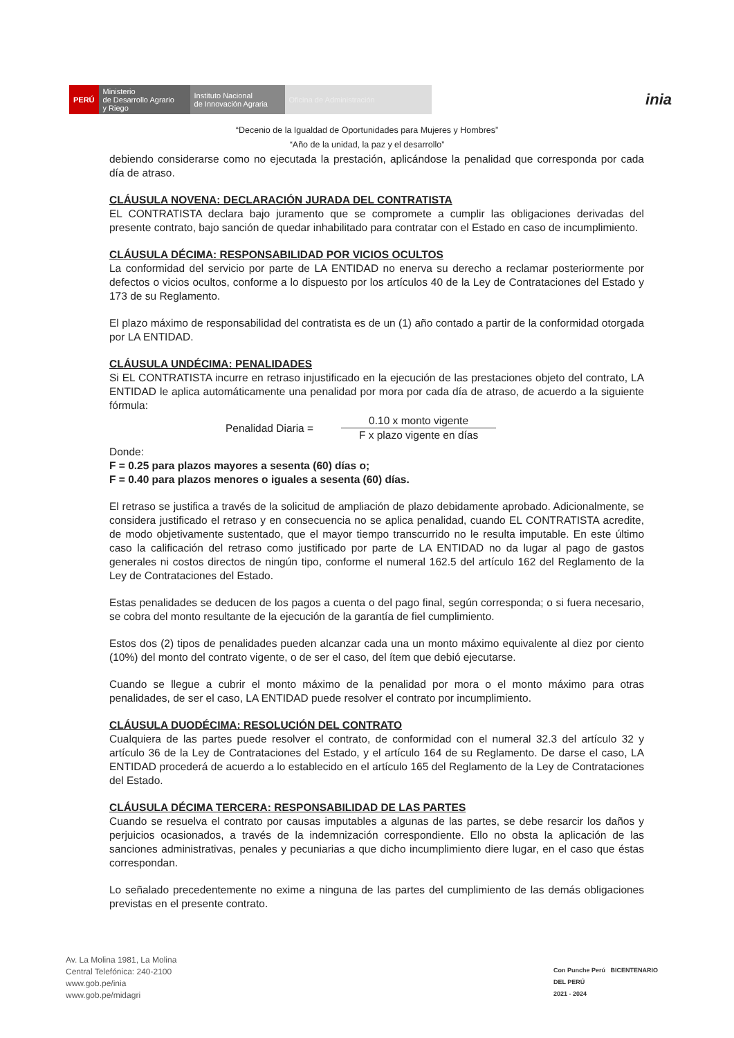PERÚ
Ministerio
de Desarrollo Agrario
y Riego
Instituto Nacional
de Innovación Agraria
Oficina de Administración
inia
“Decenio de la Igualdad de Oportunidades para Mujeres y Hombres”
“Año de la unidad, la paz y el desarrollo”
debiendo considerarse como no ejecutada la prestación, aplicándose la penalidad que corresponda por cada día de atraso.
CLÁUSULA NOVENA: DECLARACIÓN JURADA DEL CONTRATISTA
EL CONTRATISTA declara bajo juramento que se compromete a cumplir las obligaciones derivadas del presente contrato, bajo sanción de quedar inhabilitado para contratar con el Estado en caso de incumplimiento.
CLÁUSULA DÉCIMA: RESPONSABILIDAD POR VICIOS OCULTOS
La conformidad del servicio por parte de LA ENTIDAD no enerva su derecho a reclamar posteriormente por defectos o vicios ocultos, conforme a lo dispuesto por los artículos 40 de la Ley de Contrataciones del Estado y 173 de su Reglamento.
El plazo máximo de responsabilidad del contratista es de un (1) año contado a partir de la conformidad otorgada por LA ENTIDAD.
CLÁUSULA UNDÉCIMA: PENALIDADES
Si EL CONTRATISTA incurre en retraso injustificado en la ejecución de las prestaciones objeto del contrato, LA ENTIDAD le aplica automáticamente una penalidad por mora por cada día de atraso, de acuerdo a la siguiente fórmula:
Penalidad Diaria =
0.10 x monto vigente
F x plazo vigente en días
Donde:
F = 0.25 para plazos mayores a sesenta (60) días o;
F = 0.40 para plazos menores o iguales a sesenta (60) días.
El retraso se justifica a través de la solicitud de ampliación de plazo debidamente aprobado. Adicionalmente, se considera justificado el retraso y en consecuencia no se aplica penalidad, cuando EL CONTRATISTA acredite, de modo objetivamente sustentado, que el mayor tiempo transcurrido no le resulta imputable. En este último caso la calificación del retraso como justificado por parte de LA ENTIDAD no da lugar al pago de gastos generales ni costos directos de ningún tipo, conforme el numeral 162.5 del artículo 162 del Reglamento de la Ley de Contrataciones del Estado.
Estas penalidades se deducen de los pagos a cuenta o del pago final, según corresponda; o si fuera necesario, se cobra del monto resultante de la ejecución de la garantía de fiel cumplimiento.
Estos dos (2) tipos de penalidades pueden alcanzar cada una un monto máximo equivalente al diez por ciento (10%) del monto del contrato vigente, o de ser el caso, del ítem que debió ejecutarse.
Cuando se llegue a cubrir el monto máximo de la penalidad por mora o el monto máximo para otras penalidades, de ser el caso, LA ENTIDAD puede resolver el contrato por incumplimiento.
CLÁUSULA DUODÉCIMA: RESOLUCIÓN DEL CONTRATO
Cualquiera de las partes puede resolver el contrato, de conformidad con el numeral 32.3 del artículo 32 y artículo 36 de la Ley de Contrataciones del Estado, y el artículo 164 de su Reglamento. De darse el caso, LA ENTIDAD procederá de acuerdo a lo establecido en el artículo 165 del Reglamento de la Ley de Contrataciones del Estado.
CLÁUSULA DÉCIMA TERCERA: RESPONSABILIDAD DE LAS PARTES
Cuando se resuelva el contrato por causas imputables a algunas de las partes, se debe resarcir los daños y perjuicios ocasionados, a través de la indemnización correspondiente. Ello no obsta la aplicación de las sanciones administrativas, penales y pecuniarias a que dicho incumplimiento diere lugar, en el caso que éstas correspondan.
Lo señalado precedentemente no exime a ninguna de las partes del cumplimiento de las demás obligaciones previstas en el presente contrato.
Av. La Molina 1981, La Molina
Central Telefónica: 240-2100
www.gob.pe/inia
www.gob.pe/midagri
Con Punche Perú BICENTENARIO
DEL PERÚ
2021 - 2024